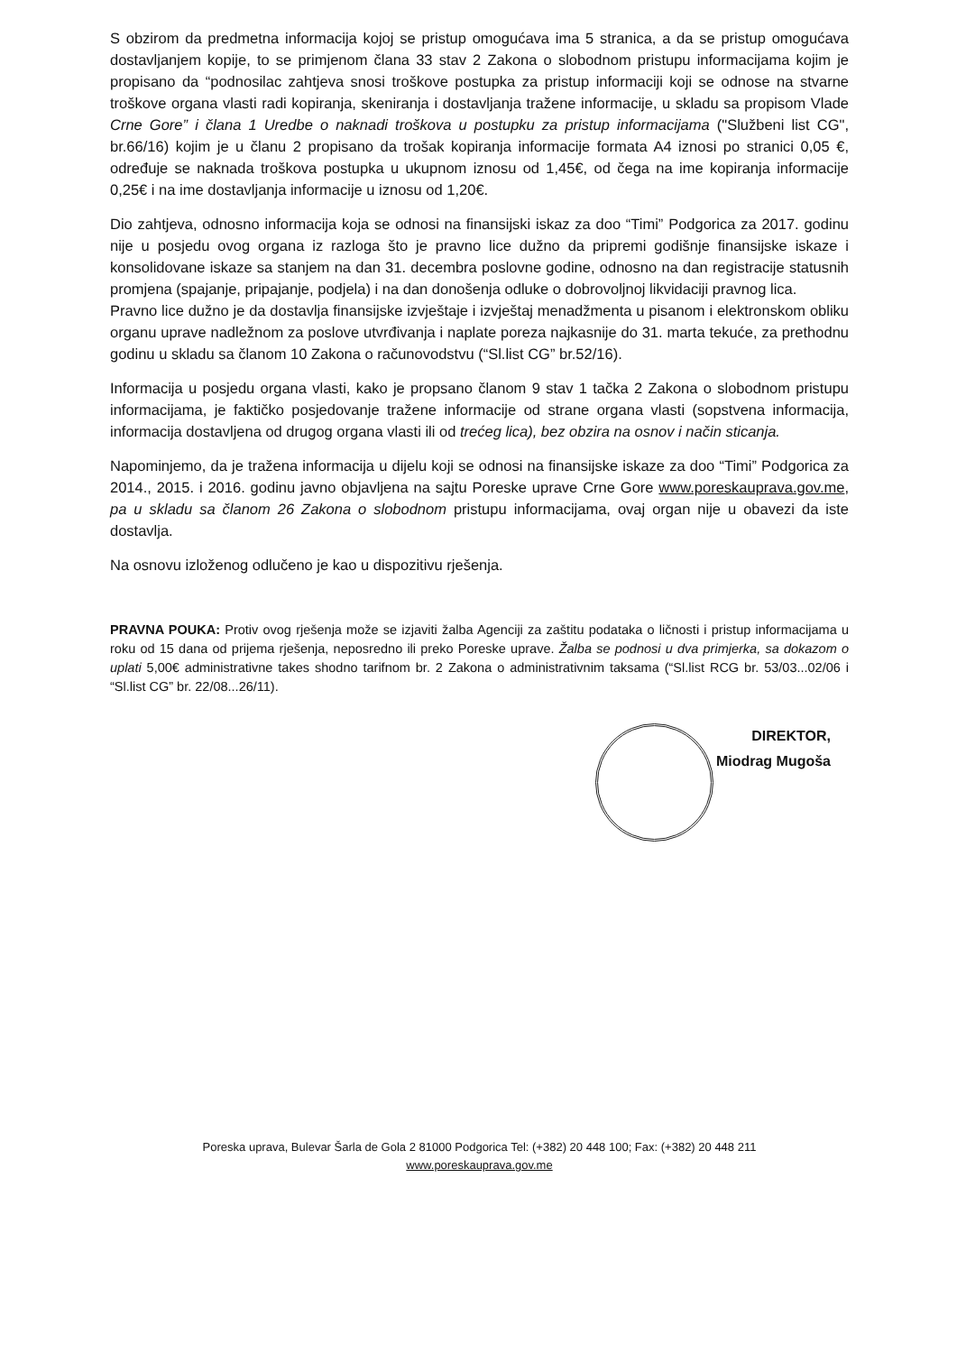S obzirom da predmetna informacija kojoj se pristup omogućava ima 5 stranica, a da se pristup omogućava dostavljanjem kopije, to se primjenom člana 33 stav 2 Zakona o slobodnom pristupu informacijama kojim je propisano da “podnosilac zahtjeva snosi troškove postupka za pristup informaciji koji se odnose na stvarne troškove organa vlasti radi kopiranja, skeniranja i dostavljanja tražene informacije, u skladu sa propisom Vlade Crne Gore” i člana 1 Uredbe o naknadi troškova u postupku za pristup informacijama ("Službeni list CG", br.66/16) kojim je u članu 2 propisano da trošak kopiranja informacije formata A4 iznosi po stranici 0,05 €, određuje se naknada troškova postupka u ukupnom iznosu od 1,45€, od čega na ime kopiranja informacije 0,25€ i na ime dostavljanja informacije u iznosu od 1,20€.
Dio zahtjeva, odnosno informacija koja se odnosi na finansijski iskaz za doo “Timi” Podgorica za 2017. godinu nije u posjedu ovog organa iz razloga što je pravno lice dužno da pripremi godišnje finansijske iskaze i konsolidovane iskaze sa stanjem na dan 31. decembra poslovne godine, odnosno na dan registracije statusnih promjena (spajanje, pripajanje, podjela) i na dan donošenja odluke o dobrovoljnoj likvidaciji pravnog lica.
Pravno lice dužno je da dostavlja finansijske izvještaje i izvještaj menadžmenta u pisanom i elektronskom obliku organu uprave nadležnom za poslove utvrđivanja i naplate poreza najkasnije do 31. marta tekuće, za prethodnu godinu u skladu sa članom 10 Zakona o računovodstvu (“Sl.list CG” br.52/16).
Informacija u posjedu organa vlasti, kako je propsano članom 9 stav 1 tačka 2 Zakona o slobodnom pristupu informacijama, je faktičko posjedovanje tražene informacije od strane organa vlasti (sopstvena informacija, informacija dostavljena od drugog organa vlasti ili od trećeg lica), bez obzira na osnov i način sticanja.
Napominjemo, da je tražena informacija u dijelu koji se odnosi na finansijske iskaze za doo “Timi” Podgorica za 2014., 2015. i 2016. godinu javno objavljena na sajtu Poreske uprave Crne Gore www.poreskauprava.gov.me, pa u skladu sa članom 26 Zakona o slobodnom pristupu informacijama, ovaj organ nije u obavezi da iste dostavlja.
Na osnovu izloženog odlučeno je kao u dispozitivu rješenja.
PRAVNA POUKA: Protiv ovog rješenja može se izjaviti žalba Agenciji za zaštitu podataka o ličnosti i pristup informacijama u roku od 15 dana od prijema rješenja, neposredno ili preko Poreske uprave. Žalba se podnosi u dva primjerka, sa dokazom o uplati 5,00€ administrativne takes shodno tarifnom br. 2 Zakona o administrativnim taksama (“Sl.list RCG br. 53/03...02/06 i “Sl.list CG” br. 22/08...26/11).
DIREKTOR,
Miodrag Mugoša
Poreska uprava, Bulevar Šarla de Gola 2 81000 Podgorica Tel: (+382) 20 448 100; Fax: (+382) 20 448 211
www.poreskauprava.gov.me